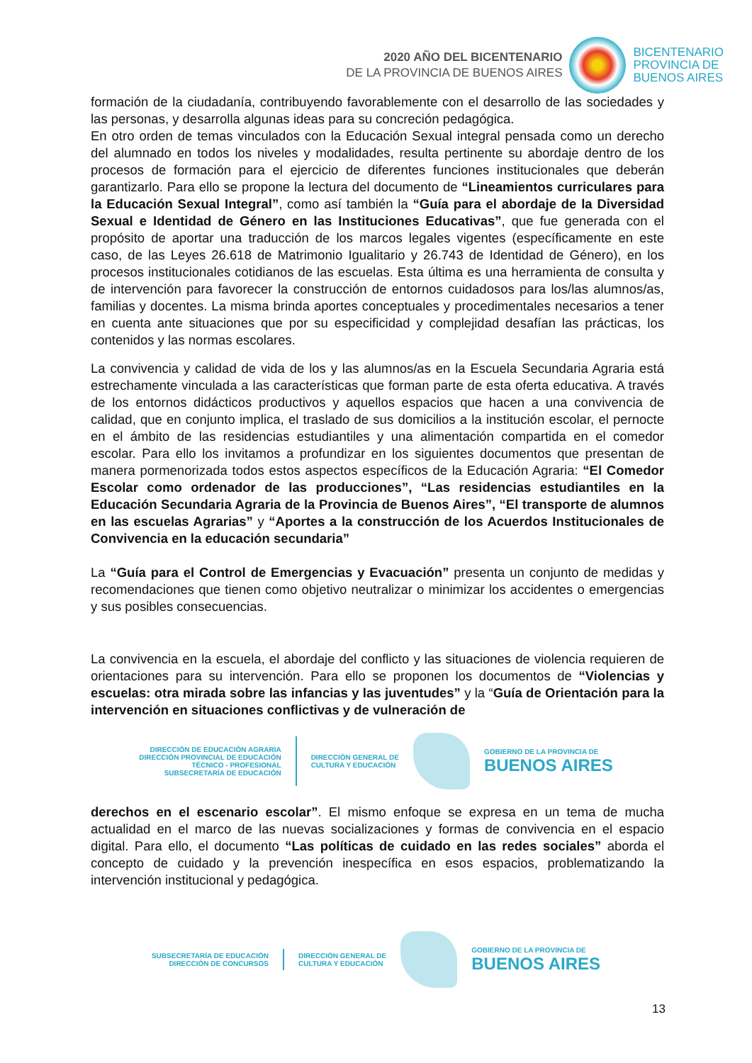2020 AÑO DEL BICENTENARIO
DE LA PROVINCIA DE BUENOS AIRES
BICENTENARIO
PROVINCIA DE
BUENOS AIRES
formación de la ciudadanía, contribuyendo favorablemente con el desarrollo de las sociedades y las personas, y desarrolla algunas ideas para su concreción pedagógica.
En otro orden de temas vinculados con la Educación Sexual integral pensada como un derecho del alumnado en todos los niveles y modalidades, resulta pertinente su abordaje dentro de los procesos de formación para el ejercicio de diferentes funciones institucionales que deberán garantizarlo. Para ello se propone la lectura del documento de “Lineamientos curriculares para la Educación Sexual Integral”, como así también la “Guía para el abordaje de la Diversidad Sexual e Identidad de Género en las Instituciones Educativas”, que fue generada con el propósito de aportar una traducción de los marcos legales vigentes (específicamente en este caso, de las Leyes 26.618 de Matrimonio Igualitario y 26.743 de Identidad de Género), en los procesos institucionales cotidianos de las escuelas. Esta última es una herramienta de consulta y de intervención para favorecer la construcción de entornos cuidadosos para los/las alumnos/as, familias y docentes. La misma brinda aportes conceptuales y procedimentales necesarios a tener en cuenta ante situaciones que por su especificidad y complejidad desafían las prácticas, los contenidos y las normas escolares.
La convivencia y calidad de vida de los y las alumnos/as en la Escuela Secundaria Agraria está estrechamente vinculada a las características que forman parte de esta oferta educativa. A través de los entornos didácticos productivos y aquellos espacios que hacen a una convivencia de calidad, que en conjunto implica, el traslado de sus domicilios a la institución escolar, el pernocte en el ámbito de las residencias estudiantiles y una alimentación compartida en el comedor escolar. Para ello los invitamos a profundizar en los siguientes documentos que presentan de manera pormenorizada todos estos aspectos específicos de la Educación Agraria: “El Comedor Escolar como ordenador de las producciones”, “Las residencias estudiantiles en la Educación Secundaria Agraria de la Provincia de Buenos Aires”, “El transporte de alumnos en las escuelas Agrarias” y “Aportes a la construcción de los Acuerdos Institucionales de Convivencia en la educación secundaria”
La “Guía para el Control de Emergencias y Evacuación” presenta un conjunto de medidas y recomendaciones que tienen como objetivo neutralizar o minimizar los accidentes o emergencias y sus posibles consecuencias.
La convivencia en la escuela, el abordaje del conflicto y las situaciones de violencia requieren de orientaciones para su intervención. Para ello se proponen los documentos de “Violencias y escuelas: otra mirada sobre las infancias y las juventudes” y la “Guía de Orientación para la intervención en situaciones conflictivas y de vulneración de
DIRECCIÓN DE EDUCACIÓN AGRARIA
DIRECCIÓN PROVINCIAL DE EDUCACIÓN
TÉCNICO - PROFESIONAL
SUBSECRETARÍA DE EDUCACIÓN
DIRECCIÓN GENERAL DE
CULTURA Y EDUCACIÓN
GOBIERNO DE LA PROVINCIA DE
BUENOS AIRES
derechos en el escenario escolar”. El mismo enfoque se expresa en un tema de mucha actualidad en el marco de las nuevas socializaciones y formas de convivencia en el espacio digital. Para ello, el documento “Las políticas de cuidado en las redes sociales” aborda el concepto de cuidado y la prevención inespecífica en esos espacios, problematizando la intervención institucional y pedagógica.
SUBSECRETARÍA DE EDUCACIÓN
DIRECCIÓN DE CONCURSOS
DIRECCIÓN GENERAL DE
CULTURA Y EDUCACIÓN
GOBIERNO DE LA PROVINCIA DE
BUENOS AIRES
13